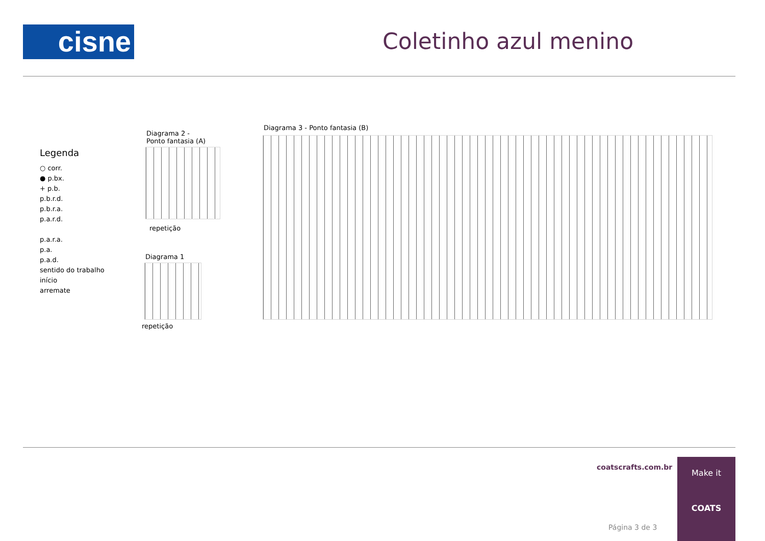cisne Coletinho azul menino
Legenda
○ corr.
● p.bx.
+ p.b.
p.b.r.d.
p.b.r.a.
p.a.r.d.
p.a.r.a.
p.a.
p.a.d.
sentido do trabalho
início
arremate
Diagrama 2 -
Ponto fantasia (A)
repetição
Diagrama 1
repetição
Diagrama 3 - Ponto fantasia (B)
coatscrafts.com.br
Página 3 de 3
Make it
COATS